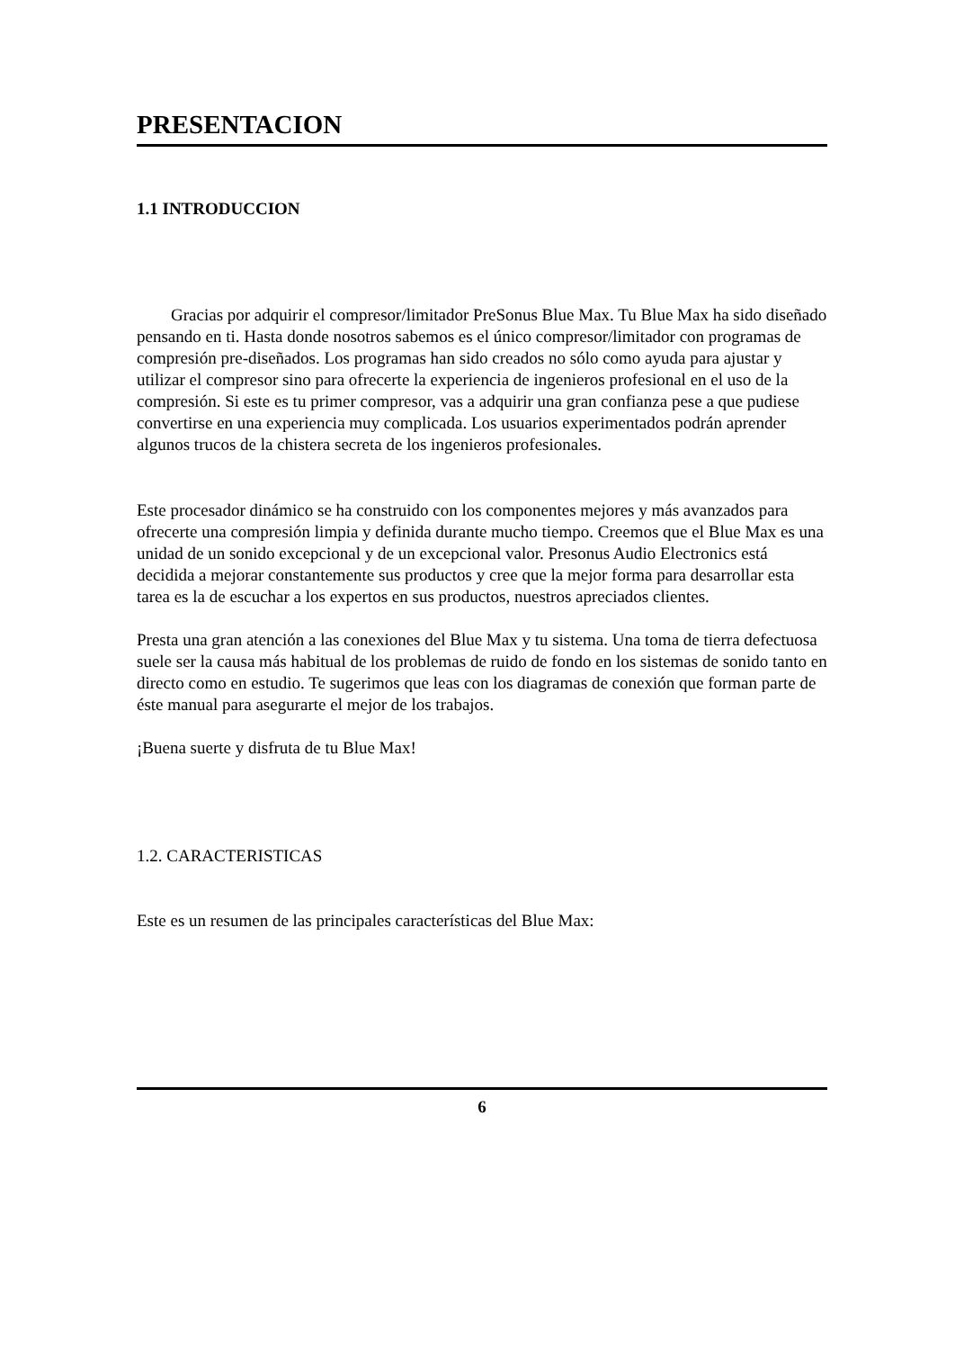PRESENTACION
1.1 INTRODUCCION
Gracias por adquirir el compresor/limitador PreSonus Blue Max. Tu Blue Max ha sido diseñado pensando en ti. Hasta donde nosotros sabemos es el único compresor/limitador con programas de compresión pre-diseñados. Los programas han sido creados no sólo como ayuda para ajustar y utilizar el compresor sino para ofrecerte la experiencia de ingenieros profesional en el uso de la compresión. Si este es tu primer compresor, vas a adquirir una gran confianza pese a que pudiese convertirse en una experiencia muy complicada. Los usuarios experimentados podrán aprender algunos trucos de la chistera secreta de los ingenieros profesionales.
Este procesador dinámico se ha construido con los componentes mejores y más avanzados para ofrecerte una compresión limpia y definida durante mucho tiempo. Creemos que el Blue Max es una unidad de un sonido excepcional y de un excepcional valor. Presonus Audio Electronics está decidida a mejorar constantemente sus productos y cree que la mejor forma para desarrollar esta tarea es la de escuchar a los expertos en sus productos, nuestros apreciados clientes.
Presta una gran atención a las conexiones del Blue Max y tu sistema. Una toma de tierra defectuosa suele ser la causa más habitual de los problemas de ruido de fondo en los sistemas de sonido tanto en directo como en estudio. Te sugerimos que leas con los diagramas de conexión que forman parte de éste manual para asegurarte el mejor de los trabajos.
¡Buena suerte y disfruta de tu Blue Max!
1.2. CARACTERISTICAS
Este es un resumen de las principales características del Blue Max:
6